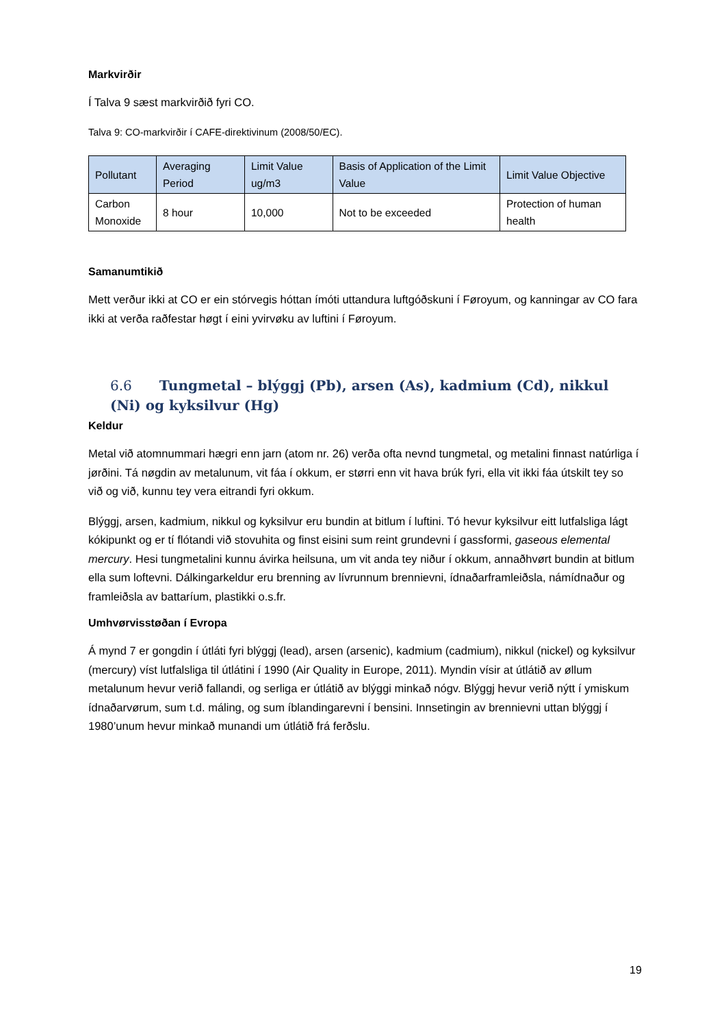Markvirðir
Í Talva 9 sæst markvirðið fyri CO.
Talva 9: CO-markvirðir í CAFE-direktivinum (2008/50/EC).
| Pollutant | Averaging Period | Limit Value ug/m3 | Basis of Application of the Limit Value | Limit Value Objective |
| --- | --- | --- | --- | --- |
| Carbon Monoxide | 8 hour | 10,000 | Not to be exceeded | Protection of human health |
Samanumtikið
Mett verður ikki at CO er ein stórvegis hóttan ímóti uttandura luftgóðskuni í Føroyum, og kanningar av CO fara ikki at verða raðfestar høgt í eini yvirvøku av luftini í Føroyum.
6.6 Tungmetal – blýggj (Pb), arsen (As), kadmium (Cd), nikkul (Ni) og kyksilvur (Hg)
Keldur
Metal við atomnummari hægri enn jarn (atom nr. 26) verða ofta nevnd tungmetal, og metalini finnast natúrliga í jørðini. Tá nøgdin av metalunum, vit fáa í okkum, er størri enn vit hava brúk fyri, ella vit ikki fáa útskilt tey so við og við, kunnu tey vera eitrandi fyri okkum.
Blýggj, arsen, kadmium, nikkul og kyksilvur eru bundin at bitlum í luftini. Tó hevur kyksilvur eitt lutfalsliga lágt kókipunkt og er tí flótandi við stovuhita og finst eisini sum reint grundevni í gassformi, gaseous elemental mercury. Hesi tungmetalini kunnu ávirka heilsuna, um vit anda tey niður í okkum, annaðhvørt bundin at bitlum ella sum loftevni. Dálkingarkeldur eru brenning av lívrunnum brennievni, ídnaðarframleiðsla, námídnaður og framleiðsla av battaríum, plastikki o.s.fr.
Umhvørvisstøðan í Evropa
Á mynd 7 er gongdin í útláti fyri blýggj (lead), arsen (arsenic), kadmium (cadmium), nikkul (nickel) og kyksilvur (mercury) víst lutfalsliga til útlátini í 1990 (Air Quality in Europe, 2011). Myndin vísir at útlátið av øllum metalunum hevur verið fallandi, og serliga er útlátið av blýggi minkað nógv. Blýggj hevur verið nýtt í ymiskum ídnaðarvørum, sum t.d. máling, og sum íblandingarevni í bensini. Innsetingin av brennievni uttan blýggj í 1980’unum hevur minkað munandi um útlátið frá ferðslu.
19